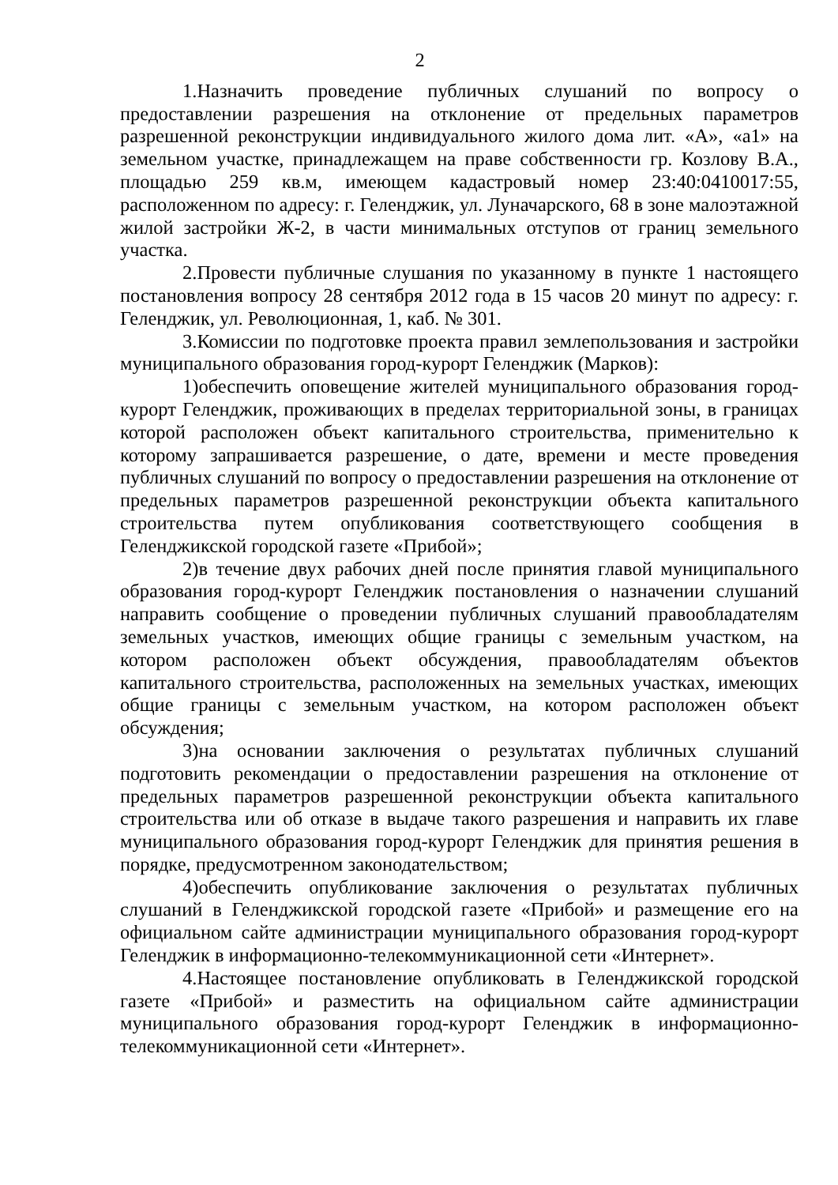2
1.Назначить проведение публичных слушаний по вопросу о предоставлении разрешения на отклонение от предельных параметров разрешенной реконструкции индивидуального жилого дома лит. «А», «а1» на земельном участке, принадлежащем на праве собственности гр. Козлову В.А., площадью 259 кв.м, имеющем кадастровый номер 23:40:0410017:55, расположенном по адресу: г. Геленджик, ул. Луначарского, 68 в зоне малоэтажной жилой застройки Ж-2, в части минимальных отступов от границ земельного участка.
2.Провести публичные слушания по указанному в пункте 1 настоящего постановления вопросу 28 сентября 2012 года в 15 часов 20 минут по адресу: г. Геленджик, ул. Революционная, 1, каб. № 301.
3.Комиссии по подготовке проекта правил землепользования и застройки муниципального образования город-курорт Геленджик (Марков):
1)обеспечить оповещение жителей муниципального образования город-курорт Геленджик, проживающих в пределах территориальной зоны, в границах которой расположен объект капитального строительства, применительно к которому запрашивается разрешение, о дате, времени и месте проведения публичных слушаний по вопросу о предоставлении разрешения на отклонение от предельных параметров разрешенной реконструкции объекта капитального строительства путем опубликования соответствующего сообщения в Геленджикской городской газете «Прибой»;
2)в течение двух рабочих дней после принятия главой муниципального образования город-курорт Геленджик постановления о назначении слушаний направить сообщение о проведении публичных слушаний правообладателям земельных участков, имеющих общие границы с земельным участком, на котором расположен объект обсуждения, правообладателям объектов капитального строительства, расположенных на земельных участках, имеющих общие границы с земельным участком, на котором расположен объект обсуждения;
3)на основании заключения о результатах публичных слушаний подготовить рекомендации о предоставлении разрешения на отклонение от предельных параметров разрешенной реконструкции объекта капитального строительства или об отказе в выдаче такого разрешения и направить их главе муниципального образования город-курорт Геленджик для принятия решения в порядке, предусмотренном законодательством;
4)обеспечить опубликование заключения о результатах публичных слушаний в Геленджикской городской газете «Прибой» и размещение его на официальном сайте администрации муниципального образования город-курорт Геленджик в информационно-телекоммуникационной сети «Интернет».
4.Настоящее постановление опубликовать в Геленджикской городской газете «Прибой» и разместить на официальном сайте администрации муниципального образования город-курорт Геленджик в информационно-телекоммуникационной сети «Интернет».